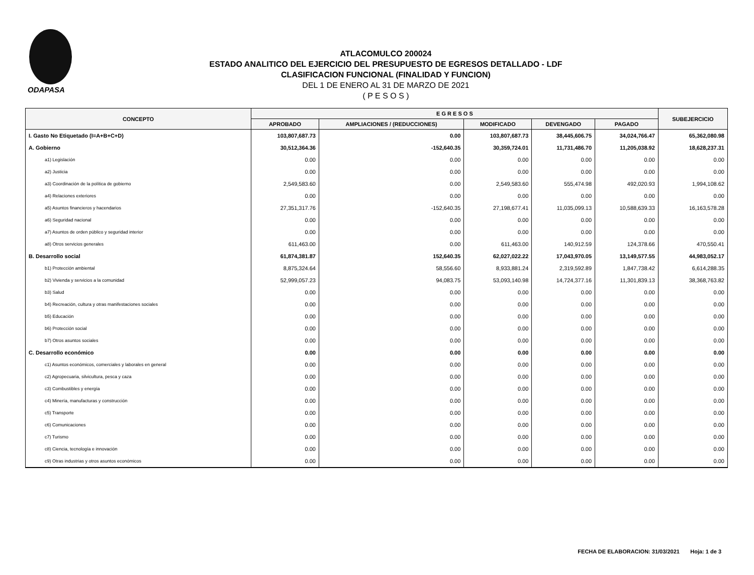ODAPASA
ATLACOMULCO 200024
ESTADO ANALITICO DEL EJERCICIO DEL PRESUPUESTO DE EGRESOS DETALLADO - LDF
CLASIFICACION FUNCIONAL (FINALIDAD Y FUNCION)
DEL 1 DE ENERO AL 31 DE MARZO DE 2021
( P E S O S )
| CONCEPTO | E G R E S O S | | | | | SUBEJERCICIO |
| --- | --- | --- | --- | --- | --- | --- |
| | APROBADO | AMPLIACIONES / (REDUCCIONES) | MODIFICADO | DEVENGADO | PAGADO | |
| I. Gasto No Etiquetado (I=A+B+C+D) | 103,807,687.73 | 0.00 | 103,807,687.73 | 38,445,606.75 | 34,024,766.47 | 65,362,080.98 |
| A. Gobierno | 30,512,364.36 | -152,640.35 | 30,359,724.01 | 11,731,486.70 | 11,205,038.92 | 18,628,237.31 |
| a1) Legislación | 0.00 | 0.00 | 0.00 | 0.00 | 0.00 | 0.00 |
| a2) Justicia | 0.00 | 0.00 | 0.00 | 0.00 | 0.00 | 0.00 |
| a3) Coordinación de la política de gobierno | 2,549,583.60 | 0.00 | 2,549,583.60 | 555,474.98 | 492,020.93 | 1,994,108.62 |
| a4) Relaciones exteriores | 0.00 | 0.00 | 0.00 | 0.00 | 0.00 | 0.00 |
| a5) Asuntos financieros y hacendarios | 27,351,317.76 | -152,640.35 | 27,198,677.41 | 11,035,099.13 | 10,588,639.33 | 16,163,578.28 |
| a6) Seguridad nacional | 0.00 | 0.00 | 0.00 | 0.00 | 0.00 | 0.00 |
| a7) Asuntos de orden público y seguridad interior | 0.00 | 0.00 | 0.00 | 0.00 | 0.00 | 0.00 |
| a8) Otros servicios generales | 611,463.00 | 0.00 | 611,463.00 | 140,912.59 | 124,378.66 | 470,550.41 |
| B. Desarrollo social | 61,874,381.87 | 152,640.35 | 62,027,022.22 | 17,043,970.05 | 13,149,577.55 | 44,983,052.17 |
| b1) Protección ambiental | 8,875,324.64 | 58,556.60 | 8,933,881.24 | 2,319,592.89 | 1,847,738.42 | 6,614,288.35 |
| b2) Vivienda y servicios a la comunidad | 52,999,057.23 | 94,083.75 | 53,093,140.98 | 14,724,377.16 | 11,301,839.13 | 38,368,763.82 |
| b3) Salud | 0.00 | 0.00 | 0.00 | 0.00 | 0.00 | 0.00 |
| b4) Recreación, cultura y otras manifestaciones sociales | 0.00 | 0.00 | 0.00 | 0.00 | 0.00 | 0.00 |
| b5) Educación | 0.00 | 0.00 | 0.00 | 0.00 | 0.00 | 0.00 |
| b6) Protección social | 0.00 | 0.00 | 0.00 | 0.00 | 0.00 | 0.00 |
| b7) Otros asuntos sociales | 0.00 | 0.00 | 0.00 | 0.00 | 0.00 | 0.00 |
| C. Desarrollo económico | 0.00 | 0.00 | 0.00 | 0.00 | 0.00 | 0.00 |
| c1) Asuntos económicos, comerciales y laborales en general | 0.00 | 0.00 | 0.00 | 0.00 | 0.00 | 0.00 |
| c2) Agropecuaria, silvicultura, pesca y caza | 0.00 | 0.00 | 0.00 | 0.00 | 0.00 | 0.00 |
| c3) Combustibles y energía | 0.00 | 0.00 | 0.00 | 0.00 | 0.00 | 0.00 |
| c4) Minería, manufacturas y construcción | 0.00 | 0.00 | 0.00 | 0.00 | 0.00 | 0.00 |
| c5) Transporte | 0.00 | 0.00 | 0.00 | 0.00 | 0.00 | 0.00 |
| c6) Comunicaciones | 0.00 | 0.00 | 0.00 | 0.00 | 0.00 | 0.00 |
| c7) Turismo | 0.00 | 0.00 | 0.00 | 0.00 | 0.00 | 0.00 |
| c8) Ciencia, tecnología e innovación | 0.00 | 0.00 | 0.00 | 0.00 | 0.00 | 0.00 |
| c9) Otras industrias y otros asuntos económicos | 0.00 | 0.00 | 0.00 | 0.00 | 0.00 | 0.00 |
FECHA DE ELABORACION: 31/03/2021 Hoja: 1 de 3